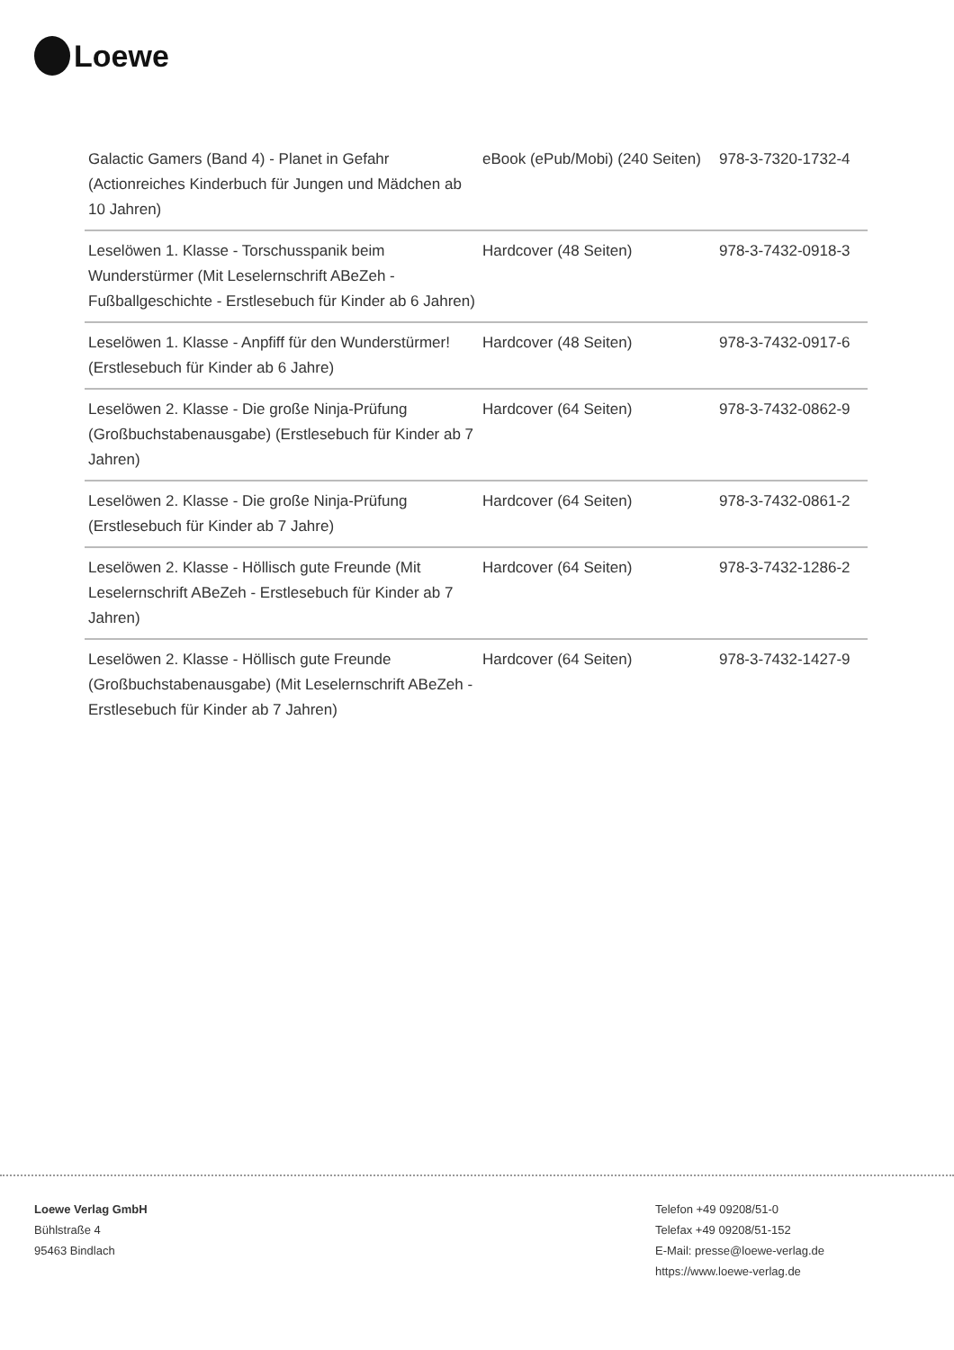Loewe
| Galactic Gamers (Band 4) - Planet in Gefahr (Actionreiches Kinderbuch für Jungen und Mädchen ab 10 Jahren) | eBook (ePub/Mobi) (240 Seiten) | 978-3-7320-1732-4 |
| Leselöwen 1. Klasse - Torschusspanik beim Wunderstürmer (Mit Leselernschrift ABeZeh - Fußballgeschichte - Erstlesebuch für Kinder ab 6 Jahren) | Hardcover (48 Seiten) | 978-3-7432-0918-3 |
| Leselöwen 1. Klasse - Anpfiff für den Wunderstürmer! (Erstlesebuch für Kinder ab 6 Jahre) | Hardcover (48 Seiten) | 978-3-7432-0917-6 |
| Leselöwen 2. Klasse - Die große Ninja-Prüfung (Großbuchstabenausgabe) (Erstlesebuch für Kinder ab 7 Jahren) | Hardcover (64 Seiten) | 978-3-7432-0862-9 |
| Leselöwen 2. Klasse - Die große Ninja-Prüfung (Erstlesebuch für Kinder ab 7 Jahre) | Hardcover (64 Seiten) | 978-3-7432-0861-2 |
| Leselöwen 2. Klasse - Höllisch gute Freunde (Mit Leselernschrift ABeZeh - Erstlesebuch für Kinder ab 7 Jahren) | Hardcover (64 Seiten) | 978-3-7432-1286-2 |
| Leselöwen 2. Klasse - Höllisch gute Freunde (Großbuchstabenausgabe) (Mit Leselernschrift ABeZeh - Erstlesebuch für Kinder ab 7 Jahren) | Hardcover (64 Seiten) | 978-3-7432-1427-9 |
Loewe Verlag GmbH
Bühlstraße 4
95463 Bindlach
Telefon +49 09208/51-0
Telefax +49 09208/51-152
E-Mail: presse@loewe-verlag.de
https://www.loewe-verlag.de